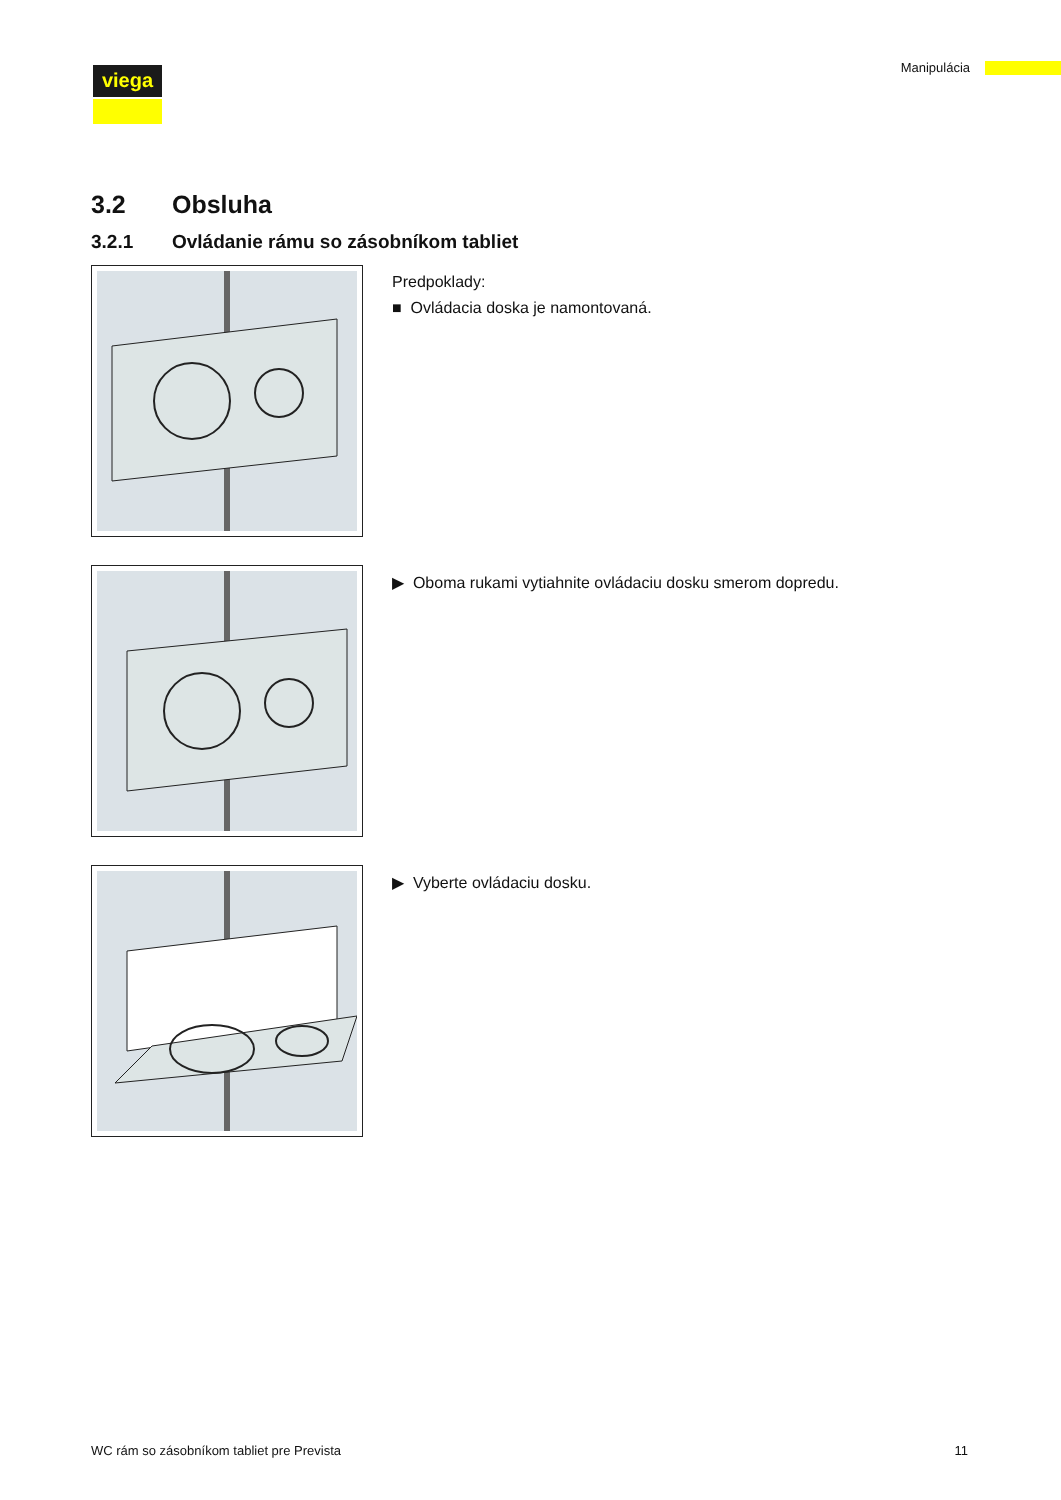viega Manipulácia
3.2 Obsluha
3.2.1 Ovládanie rámu so zásobníkom tabliet
Predpoklady:
■ Ovládacia doska je namontovaná.
▶ Oboma rukami vytiahnite ovládaciu dosku smerom dopredu.
▶ Vyberte ovládaciu dosku.
WC rám so zásobníkom tabliet pre Prevista 11